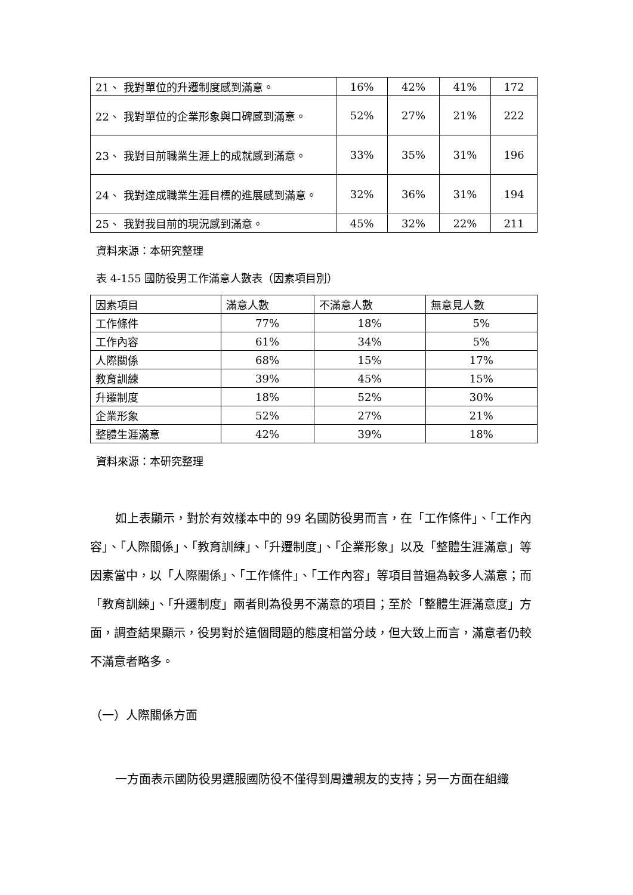| 21、 我對單位的升遷制度感到滿意。 | 16% | 42% | 41% | 172 |
| 22、 我對單位的企業形象與口碑感到滿意。 | 52% | 27% | 21% | 222 |
| 23、 我對目前職業生涯上的成就感到滿意。 | 33% | 35% | 31% | 196 |
| 24、 我對達成職業生涯目標的進展感到滿意。 | 32% | 36% | 31% | 194 |
| 25、 我對我目前的現況感到滿意。 | 45% | 32% | 22% | 211 |
資料來源：本研究整理
表 4-155 國防役男工作滿意人數表（因素項目別）
| 因素項目 | 滿意人數 | 不滿意人數 | 無意見人數 |
| --- | --- | --- | --- |
| 工作條件 | 77% | 18% | 5% |
| 工作內容 | 61% | 34% | 5% |
| 人際關係 | 68% | 15% | 17% |
| 教育訓練 | 39% | 45% | 15% |
| 升遷制度 | 18% | 52% | 30% |
| 企業形象 | 52% | 27% | 21% |
| 整體生涯滿意 | 42% | 39% | 18% |
資料來源：本研究整理
如上表顯示，對於有效樣本中的 99 名國防役男而言，在「工作條件」、「工作內容」、「人際關係」、「教育訓練」、「升遷制度」、「企業形象」以及「整體生涯滿意」等因素當中，以「人際關係」、「工作條件」、「工作內容」等項目普遍為較多人滿意；而「教育訓練」、「升遷制度」兩者則為役男不滿意的項目；至於「整體生涯滿意度」方面，調查結果顯示，役男對於這個問題的態度相當分歧，但大致上而言，滿意者仍較不滿意者略多。
（一）人際關係方面
一方面表示國防役男選服國防役不僅得到周遭親友的支持；另一方面在組織